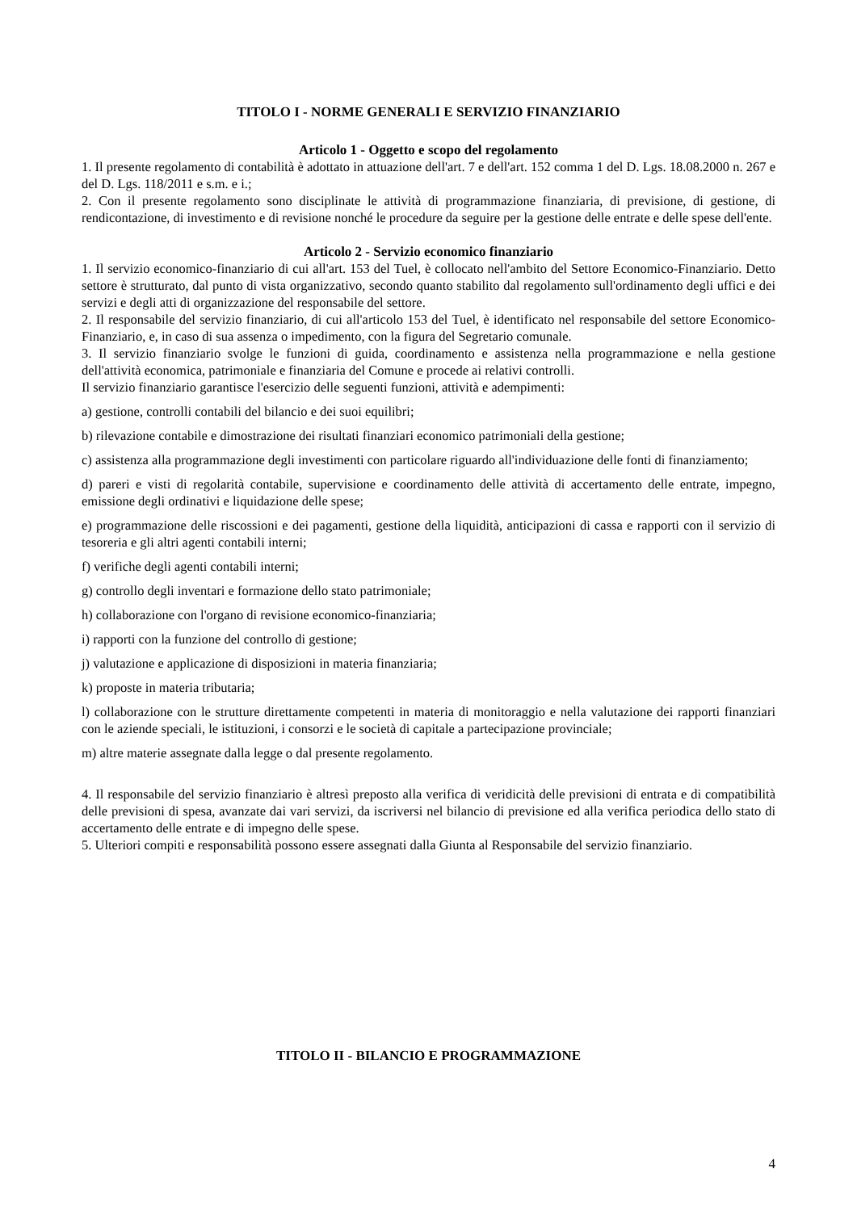TITOLO I - NORME GENERALI E SERVIZIO FINANZIARIO
Articolo 1 - Oggetto e scopo del regolamento
1. Il presente regolamento di contabilità è adottato in attuazione dell'art. 7 e dell'art. 152 comma 1 del D. Lgs. 18.08.2000 n. 267 e del D. Lgs. 118/2011 e s.m. e i.;
2. Con il presente regolamento sono disciplinate le attività di programmazione finanziaria, di previsione, di gestione, di rendicontazione, di investimento e di revisione nonché le procedure da seguire per la gestione delle entrate e delle spese dell'ente.
Articolo 2 - Servizio economico finanziario
1. Il servizio economico-finanziario di cui all'art. 153 del Tuel, è collocato nell'ambito del Settore Economico-Finanziario. Detto settore è strutturato, dal punto di vista organizzativo, secondo quanto stabilito dal regolamento sull'ordinamento degli uffici e dei servizi e degli atti di organizzazione del responsabile del settore.
2. Il responsabile del servizio finanziario, di cui all'articolo 153 del Tuel, è identificato nel responsabile del settore Economico-Finanziario, e, in caso di sua assenza o impedimento, con la figura del Segretario comunale.
3. Il servizio finanziario svolge le funzioni di guida, coordinamento e assistenza nella programmazione e nella gestione dell'attività economica, patrimoniale e finanziaria del Comune e procede ai relativi controlli.
Il servizio finanziario garantisce l'esercizio delle seguenti funzioni, attività e adempimenti:
a) gestione, controlli contabili del bilancio e dei suoi equilibri;
b) rilevazione contabile e dimostrazione dei risultati finanziari economico patrimoniali della gestione;
c) assistenza alla programmazione degli investimenti con particolare riguardo all'individuazione delle fonti di finanziamento;
d) pareri e visti di regolarità contabile, supervisione e coordinamento delle attività di accertamento delle entrate, impegno, emissione degli ordinativi e liquidazione delle spese;
e) programmazione delle riscossioni e dei pagamenti, gestione della liquidità, anticipazioni di cassa e rapporti con il servizio di tesoreria e gli altri agenti contabili interni;
f) verifiche degli agenti contabili interni;
g) controllo degli inventari e formazione dello stato patrimoniale;
h) collaborazione con l'organo di revisione economico-finanziaria;
i) rapporti con la funzione del controllo di gestione;
j) valutazione e applicazione di disposizioni in materia finanziaria;
k) proposte in materia tributaria;
l) collaborazione con le strutture direttamente competenti in materia di monitoraggio e nella valutazione dei rapporti finanziari con le aziende speciali, le istituzioni, i consorzi e le società di capitale a partecipazione provinciale;
m) altre materie assegnate dalla legge o dal presente regolamento.
4. Il responsabile del servizio finanziario è altresì preposto alla verifica di veridicità delle previsioni di entrata e di compatibilità delle previsioni di spesa, avanzate dai vari servizi, da iscriversi nel bilancio di previsione ed alla verifica periodica dello stato di accertamento delle entrate e di impegno delle spese.
5. Ulteriori compiti e responsabilità possono essere assegnati dalla Giunta al Responsabile del servizio finanziario.
TITOLO II - BILANCIO E PROGRAMMAZIONE
4